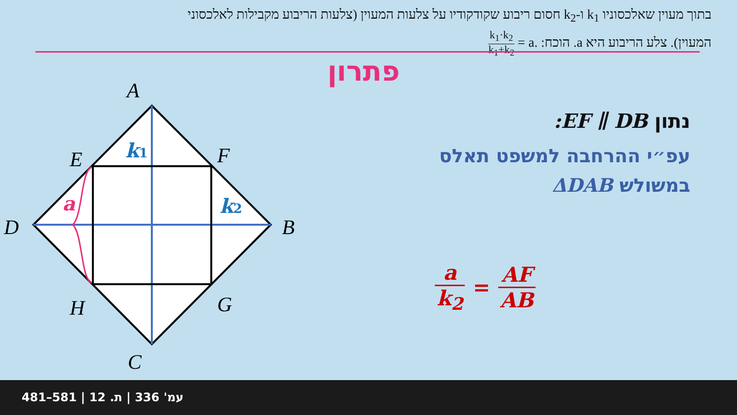בתוך מעוין שאלכסוניו k<sub>1</sub> ו-k<sub>2</sub> חסום ריבוע שקודקודיו על צלעות המעוין (צלעות הריבוע מקבילות לאלכסוני המעוין). צלע הריבוע היא a. הוכח: k<sub>1</sub>·k<sub>2</sub> k<sub>1</sub>+k<sub>2</sub> = a.
פתרון
A
E
F
D
B
H
G
C
k1
k2
a
נתון :EF ∥ DB
עפ״י ההרחבה למשפט תאלס
במשולש ΔDAB
a
k<sub>2</sub>
= AF
AB
481–581 | עמ' 336 | ת. 12